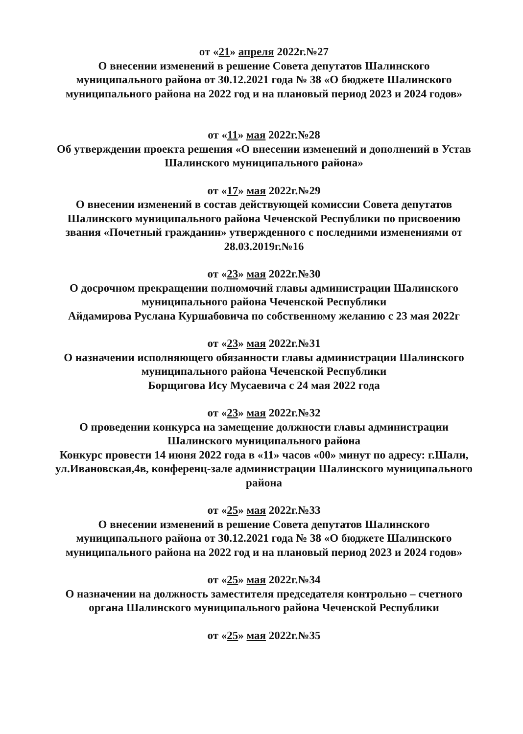от «21» апреля 2022г.№27
О внесении изменений в решение Совета депутатов Шалинского муниципального района от 30.12.2021 года № 38 «О бюджете Шалинского муниципального района на 2022 год и на плановый период 2023 и 2024 годов»
от «11» мая 2022г.№28
Об утверждении проекта решения «О внесении изменений и дополнений в Устав Шалинского муниципального района»
от «17» мая 2022г.№29
О внесении изменений в состав действующей комиссии Совета депутатов Шалинского муниципального района Чеченской Республики по присвоению звания «Почетный гражданин» утвержденного с последними изменениями от 28.03.2019г.№16
от «23» мая 2022г.№30
О досрочном прекращении полномочий главы администрации Шалинского муниципального района Чеченской Республики
Айдамирова Руслана Куршабовича по собственному желанию с 23 мая 2022г
от «23» мая 2022г.№31
О назначении исполняющего обязанности главы администрации Шалинского муниципального района Чеченской Республики
Борщигова Ису Мусаевича с 24 мая 2022 года
от «23» мая 2022г.№32
О проведении конкурса на замещение должности главы администрации Шалинского муниципального района
Конкурс провести 14 июня 2022 года в «11» часов «00» минут по адресу: г.Шали, ул.Ивановская,4в, конференц-зале администрации Шалинского муниципального района
от «25» мая 2022г.№33
О внесении изменений в решение Совета депутатов Шалинского муниципального района от 30.12.2021 года № 38 «О бюджете Шалинского муниципального района на 2022 год и на плановый период 2023 и 2024 годов»
от «25» мая 2022г.№34
О назначении на должность заместителя председателя контрольно – счетного органа Шалинского муниципального района Чеченской Республики
от «25» мая 2022г.№35